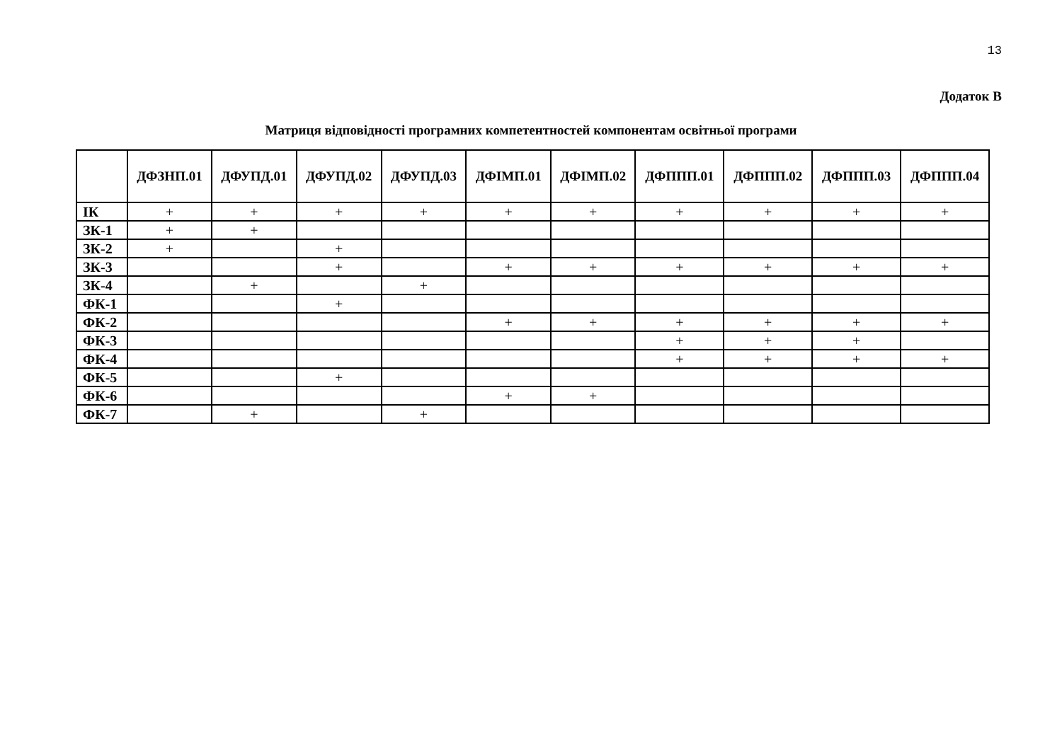13
Додаток В
Матриця відповідності програмних компетентностей компонентам освітньої програми
| | ДФЗНП.01 | ДФУПД.01 | ДФУПД.02 | ДФУПД.03 | ДФІМП.01 | ДФІМП.02 | ДФППП.01 | ДФППП.02 | ДФППП.03 | ДФППП.04 |
| --- | --- | --- | --- | --- | --- | --- | --- | --- | --- | --- |
| ІК | + | + | + | + | + | + | + | + | + | + |
| ЗК-1 | + | + | | | | | | | | |
| ЗК-2 | + | | + | | | | | | | |
| ЗК-3 | | | + | | + | + | + | + | + | + |
| ЗК-4 | | + | | + | | | | | | |
| ФК-1 | | | + | | | | | | | |
| ФК-2 | | | | | + | + | + | + | + | + |
| ФК-3 | | | | | | | + | + | + | |
| ФК-4 | | | | | | | + | + | + | + |
| ФК-5 | | | + | | | | | | | |
| ФК-6 | | | | | + | + | | | | |
| ФК-7 | | + | | + | | | | | | |